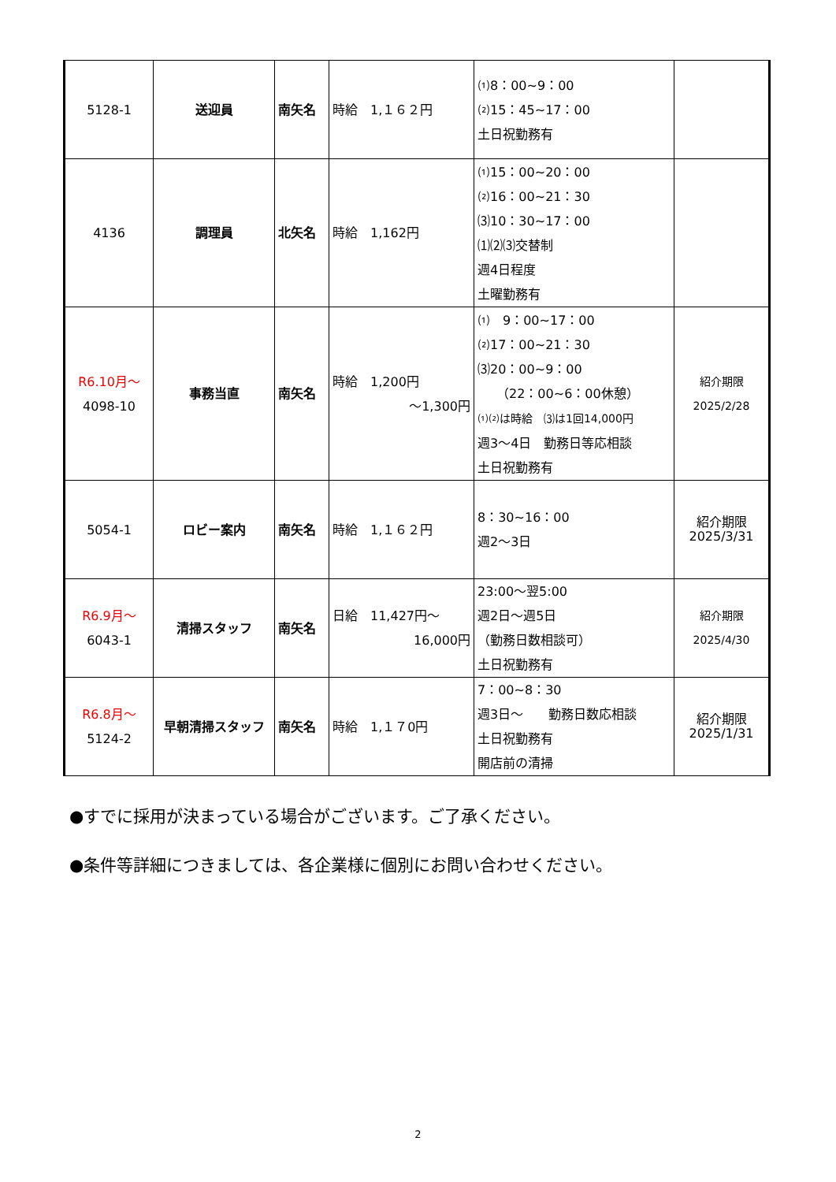| 5128-1 | 送迎員 | 南矢名 | 時給 1,１６２円 | ⑴8：00~9：00 ⑵15：45~17：00 土日祝勤務有 | |
| 4136 | 調理員 | 北矢名 | 時給 1,162円 | ⑴15：00~20：00 ⑵16：00~21：30 ⑶10：30~17：00 ⑴⑵⑶交替制 週4日程度 土曜勤務有 | |
| R6.10月～ 4098-10 | 事務当直 | 南矢名 | 時給 1,200円 ～1,300円 | ⑴ 9：00~17：00 ⑵17：00~21：30 ⑶20：00~9：00 （22：00~6：00休憩） ⑴⑵は時給 ⑶は1回14,000円 週3～4日 勤務日等応相談 土日祝勤務有 | 紹介期限 2025/2/28 |
| 5054-1 | ロビー案内 | 南矢名 | 時給 1,１６２円 | 8：30~16：00 週2～3日 | 紹介期限 2025/3/31 |
| R6.9月～ 6043-1 | 清掃スタッフ | 南矢名 | 日給 11,427円～ 16,000円 | 23:00～翌5:00 週2日～週5日 （勤務日数相談可） 土日祝勤務有 | 紹介期限 2025/4/30 |
| R6.8月～ 5124-2 | 早朝清掃スタッフ | 南矢名 | 時給 1,１７0円 | 7：00~8：30 週3日～ 勤務日数応相談 土日祝勤務有 開店前の清掃 | 紹介期限 2025/1/31 |
●すでに採用が決まっている場合がございます。ご了承ください。
●条件等詳細につきましては、各企業様に個別にお問い合わせください。
2